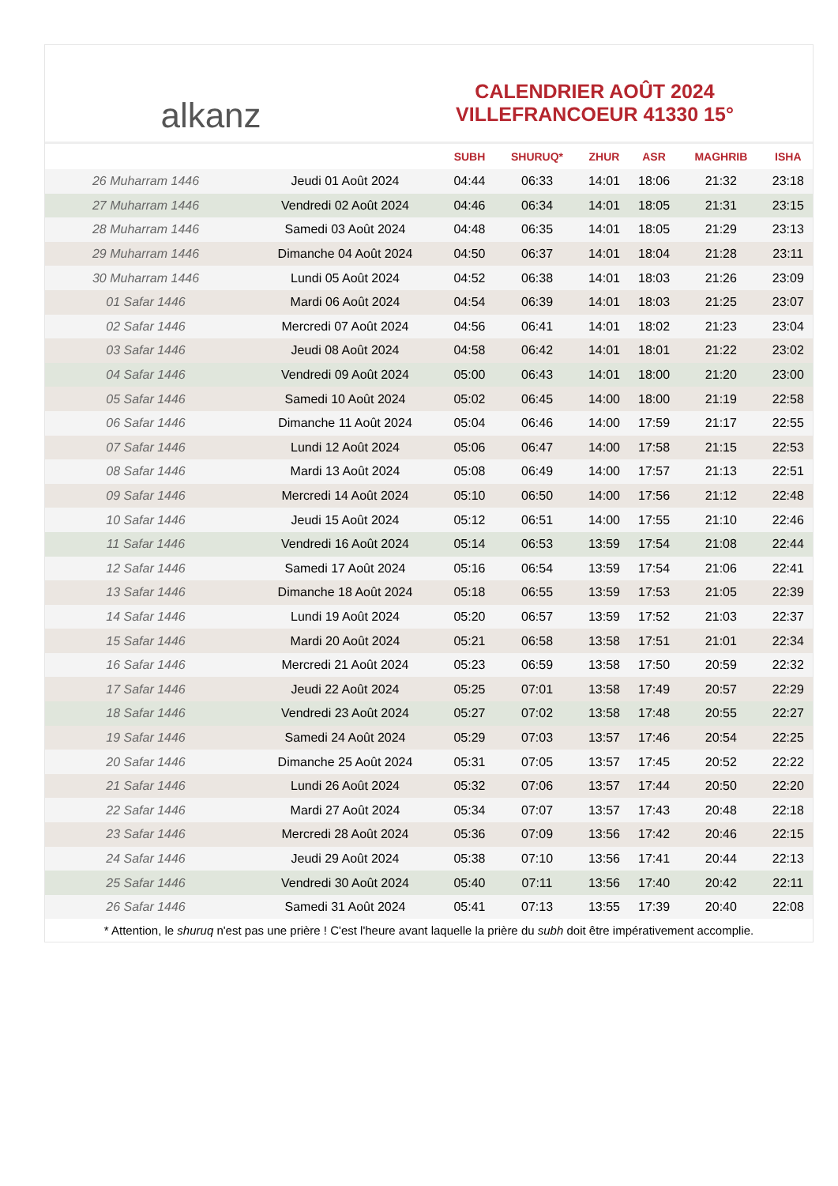alkanz
CALENDRIER AOÛT 2024
VILLEFRANCOEUR 41330 15°
| | | SUBH | SHURUQ* | ZHUR | ASR | MAGHRIB | ISHA |
| --- | --- | --- | --- | --- | --- | --- | --- |
| 26 Muharram 1446 | Jeudi 01 Août 2024 | 04:44 | 06:33 | 14:01 | 18:06 | 21:32 | 23:18 |
| 27 Muharram 1446 | Vendredi 02 Août 2024 | 04:46 | 06:34 | 14:01 | 18:05 | 21:31 | 23:15 |
| 28 Muharram 1446 | Samedi 03 Août 2024 | 04:48 | 06:35 | 14:01 | 18:05 | 21:29 | 23:13 |
| 29 Muharram 1446 | Dimanche 04 Août 2024 | 04:50 | 06:37 | 14:01 | 18:04 | 21:28 | 23:11 |
| 30 Muharram 1446 | Lundi 05 Août 2024 | 04:52 | 06:38 | 14:01 | 18:03 | 21:26 | 23:09 |
| 01 Safar 1446 | Mardi 06 Août 2024 | 04:54 | 06:39 | 14:01 | 18:03 | 21:25 | 23:07 |
| 02 Safar 1446 | Mercredi 07 Août 2024 | 04:56 | 06:41 | 14:01 | 18:02 | 21:23 | 23:04 |
| 03 Safar 1446 | Jeudi 08 Août 2024 | 04:58 | 06:42 | 14:01 | 18:01 | 21:22 | 23:02 |
| 04 Safar 1446 | Vendredi 09 Août 2024 | 05:00 | 06:43 | 14:01 | 18:00 | 21:20 | 23:00 |
| 05 Safar 1446 | Samedi 10 Août 2024 | 05:02 | 06:45 | 14:00 | 18:00 | 21:19 | 22:58 |
| 06 Safar 1446 | Dimanche 11 Août 2024 | 05:04 | 06:46 | 14:00 | 17:59 | 21:17 | 22:55 |
| 07 Safar 1446 | Lundi 12 Août 2024 | 05:06 | 06:47 | 14:00 | 17:58 | 21:15 | 22:53 |
| 08 Safar 1446 | Mardi 13 Août 2024 | 05:08 | 06:49 | 14:00 | 17:57 | 21:13 | 22:51 |
| 09 Safar 1446 | Mercredi 14 Août 2024 | 05:10 | 06:50 | 14:00 | 17:56 | 21:12 | 22:48 |
| 10 Safar 1446 | Jeudi 15 Août 2024 | 05:12 | 06:51 | 14:00 | 17:55 | 21:10 | 22:46 |
| 11 Safar 1446 | Vendredi 16 Août 2024 | 05:14 | 06:53 | 13:59 | 17:54 | 21:08 | 22:44 |
| 12 Safar 1446 | Samedi 17 Août 2024 | 05:16 | 06:54 | 13:59 | 17:54 | 21:06 | 22:41 |
| 13 Safar 1446 | Dimanche 18 Août 2024 | 05:18 | 06:55 | 13:59 | 17:53 | 21:05 | 22:39 |
| 14 Safar 1446 | Lundi 19 Août 2024 | 05:20 | 06:57 | 13:59 | 17:52 | 21:03 | 22:37 |
| 15 Safar 1446 | Mardi 20 Août 2024 | 05:21 | 06:58 | 13:58 | 17:51 | 21:01 | 22:34 |
| 16 Safar 1446 | Mercredi 21 Août 2024 | 05:23 | 06:59 | 13:58 | 17:50 | 20:59 | 22:32 |
| 17 Safar 1446 | Jeudi 22 Août 2024 | 05:25 | 07:01 | 13:58 | 17:49 | 20:57 | 22:29 |
| 18 Safar 1446 | Vendredi 23 Août 2024 | 05:27 | 07:02 | 13:58 | 17:48 | 20:55 | 22:27 |
| 19 Safar 1446 | Samedi 24 Août 2024 | 05:29 | 07:03 | 13:57 | 17:46 | 20:54 | 22:25 |
| 20 Safar 1446 | Dimanche 25 Août 2024 | 05:31 | 07:05 | 13:57 | 17:45 | 20:52 | 22:22 |
| 21 Safar 1446 | Lundi 26 Août 2024 | 05:32 | 07:06 | 13:57 | 17:44 | 20:50 | 22:20 |
| 22 Safar 1446 | Mardi 27 Août 2024 | 05:34 | 07:07 | 13:57 | 17:43 | 20:48 | 22:18 |
| 23 Safar 1446 | Mercredi 28 Août 2024 | 05:36 | 07:09 | 13:56 | 17:42 | 20:46 | 22:15 |
| 24 Safar 1446 | Jeudi 29 Août 2024 | 05:38 | 07:10 | 13:56 | 17:41 | 20:44 | 22:13 |
| 25 Safar 1446 | Vendredi 30 Août 2024 | 05:40 | 07:11 | 13:56 | 17:40 | 20:42 | 22:11 |
| 26 Safar 1446 | Samedi 31 Août 2024 | 05:41 | 07:13 | 13:55 | 17:39 | 20:40 | 22:08 |
* Attention, le shuruq n'est pas une prière ! C'est l'heure avant laquelle la prière du subh doit être impérativement accomplie.